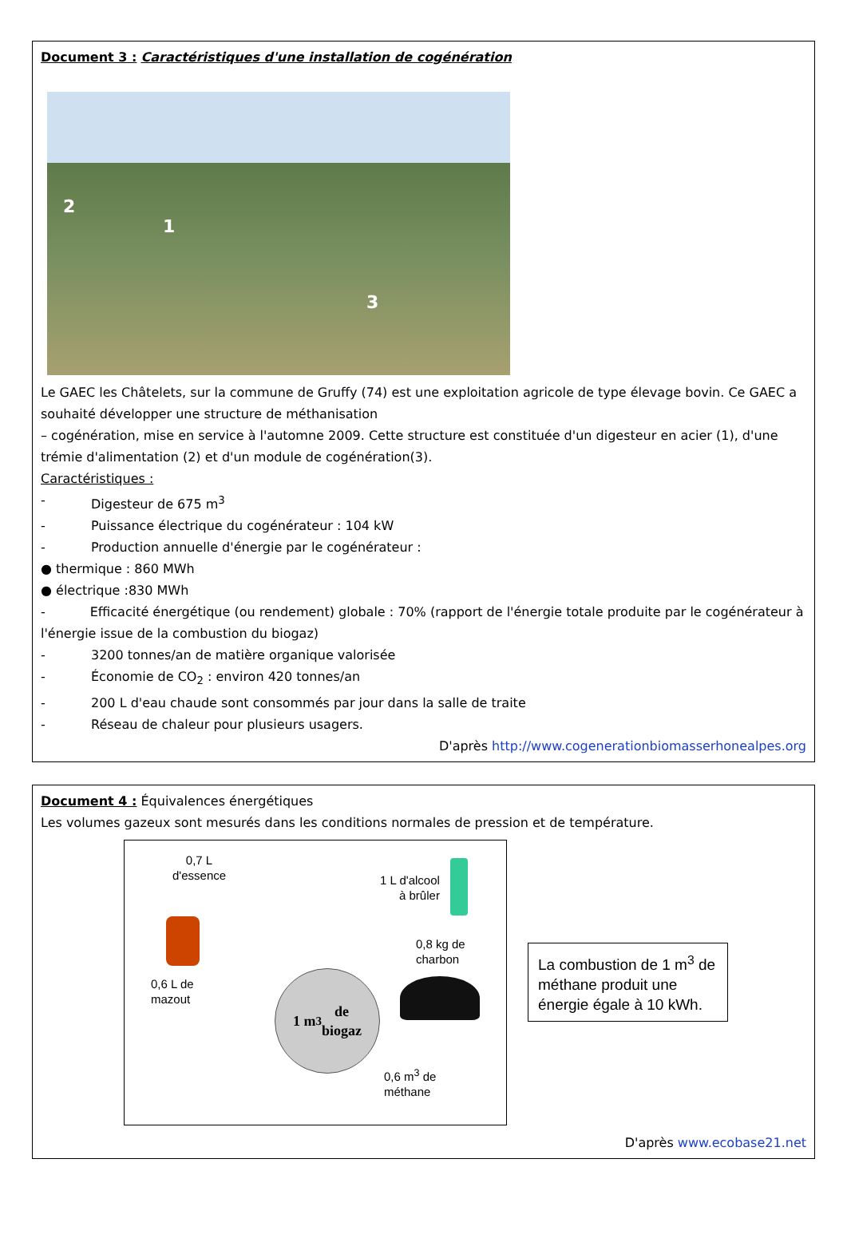Document 3 : Caractéristiques d'une installation de cogénération
2
1
3
Le GAEC les Châtelets, sur la commune de Gruffy (74) est une exploitation agricole de type élevage bovin. Ce GAEC a souhaité développer une structure de méthanisation
– cogénération, mise en service à l'automne 2009. Cette structure est constituée d'un digesteur en acier (1), d'une trémie d'alimentation (2) et d'un module de cogénération(3).
Caractéristiques :
- Digesteur de 675 m<sup>3</sup>
- Puissance électrique du cogénérateur : 104 kW
- Production annuelle d'énergie par le cogénérateur :
● thermique : 860 MWh
● électrique :830 MWh
- Efficacité énergétique (ou rendement) globale : 70% (rapport de l'énergie totale produite par le cogénérateur à l'énergie issue de la combustion du biogaz)
- 3200 tonnes/an de matière organique valorisée
- Économie de CO<sub>2</sub> : environ 420 tonnes/an
- 200 L d'eau chaude sont consommés par jour dans la salle de traite
- Réseau de chaleur pour plusieurs usagers.
D'après http://www.cogenerationbiomasserhonealpes.org
Document 4 : Équivalences énergétiques
Les volumes gazeux sont mesurés dans les conditions normales de pression et de température.
0,7 L
d'essence
1 L d'alcool
à brûler
0,6 L de
mazout
1 m<sup>3</sup> de
biogaz
0,8 kg de
charbon
0,6 m<sup>3</sup> de
méthane
La combustion de 1 m<sup>3</sup> de méthane produit une énergie égale à 10 kWh.
D'après www.ecobase21.net